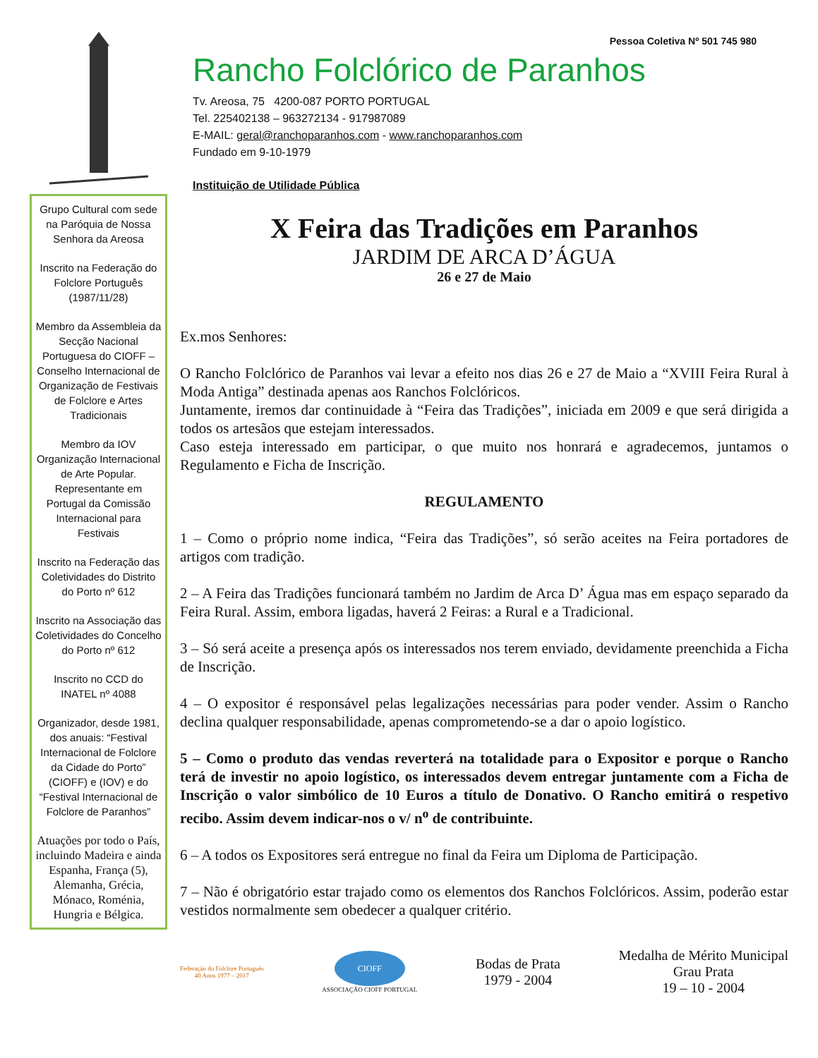Grupo Cultural com sede na Paróquia de Nossa Senhora da Areosa
Inscrito na Federação do Folclore Português (1987/11/28)
Membro da Assembleia da Secção Nacional Portuguesa do CIOFF – Conselho Internacional de Organização de Festivais de Folclore e Artes Tradicionais
Membro da IOV Organização Internacional de Arte Popular. Representante em Portugal da Comissão Internacional para Festivais
Inscrito na Federação das Coletividades do Distrito do Porto nº 612
Inscrito na Associação das Coletividades do Concelho do Porto nº 612
Inscrito no CCD do INATEL nº 4088
Organizador, desde 1981, dos anuais: “Festival Internacional de Folclore da Cidade do Porto” (CIOFF) e (IOV) e do “Festival Internacional de Folclore de Paranhos”
Atuações por todo o País, incluindo Madeira e ainda Espanha, França (5), Alemanha, Grécia, Mónaco, Roménia, Hungria e Bélgica.
Pessoa Coletiva Nº 501 745 980
Rancho Folclórico de Paranhos
Tv. Areosa, 75 4200-087 PORTO PORTUGAL
Tel. 225402138 – 963272134 - 917987089
E-MAIL: geral@ranchoparanhos.com - www.ranchoparanhos.com
Fundado em 9-10-1979
Instituição de Utilidade Pública
X Feira das Tradições em Paranhos
JARDIM DE ARCA D’ÁGUA
26 e 27 de Maio
Ex.mos Senhores:
O Rancho Folclórico de Paranhos vai levar a efeito nos dias 26 e 27 de Maio a “XVIII Feira Rural à Moda Antiga” destinada apenas aos Ranchos Folclóricos.
Juntamente, iremos dar continuidade à “Feira das Tradições”, iniciada em 2009 e que será dirigida a todos os artesãos que estejam interessados.
Caso esteja interessado em participar, o que muito nos honrará e agradecemos, juntamos o Regulamento e Ficha de Inscrição.
REGULAMENTO
1 – Como o próprio nome indica, “Feira das Tradições”, só serão aceites na Feira portadores de artigos com tradição.
2 – A Feira das Tradições funcionará também no Jardim de Arca D’ Água mas em espaço separado da Feira Rural. Assim, embora ligadas, haverá 2 Feiras: a Rural e a Tradicional.
3 – Só será aceite a presença após os interessados nos terem enviado, devidamente preenchida a Ficha de Inscrição.
4 – O expositor é responsável pelas legalizações necessárias para poder vender. Assim o Rancho declina qualquer responsabilidade, apenas comprometendo-se a dar o apoio logístico.
5 – Como o produto das vendas reverterá na totalidade para o Expositor e porque o Rancho terá de investir no apoio logístico, os interessados devem entregar juntamente com a Ficha de Inscrição o valor simbólico de 10 Euros a título de Donativo. O Rancho emitirá o respetivo recibo. Assim devem indicar-nos o v/ n<sup>o</sup> de contribuinte.
6 – A todos os Expositores será entregue no final da Feira um Diploma de Participação.
7 – Não é obrigatório estar trajado como os elementos dos Ranchos Folclóricos. Assim, poderão estar vestidos normalmente sem obedecer a qualquer critério.
Federação do Folclore Português
40 Anos 1977 – 2017
CIOFF
ASSOCIAÇÃO CIOFF PORTUGAL
Bodas de Prata
1979 - 2004
Medalha de Mérito Municipal
Grau Prata
19 – 10 - 2004